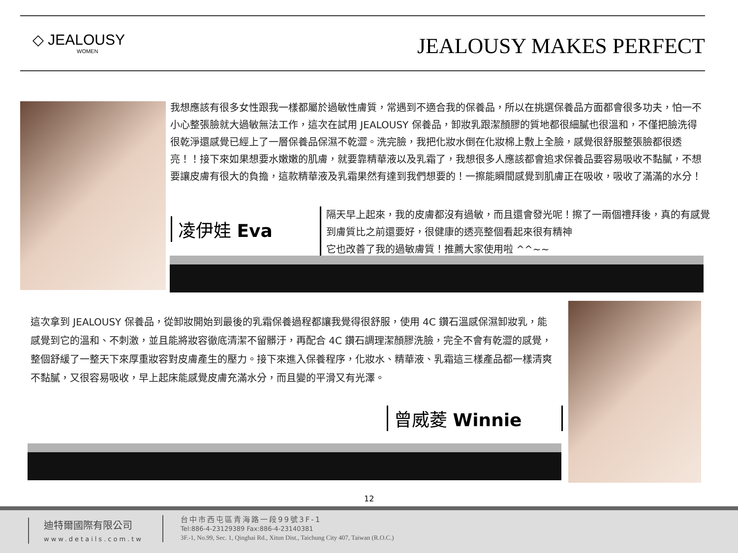◇ JEALOUSY
WOMEN
JEALOUSY MAKES PERFECT
我想應該有很多女性跟我一樣都屬於過敏性膚質，常遇到不適合我的保養品，所以在挑選保養品方面都會很多功夫，怕一不小心整張臉就大過敏無法工作，這次在試用 JEALOUSY 保養品，卸妝乳跟潔顏膠的質地都很細膩也很溫和，不僅把臉洗得很乾淨還感覺已經上了一層保養品保濕不乾澀。洗完臉，我把化妝水倒在化妝棉上敷上全臉，感覺很舒服整張臉都很透亮！！接下來如果想要水嫩嫩的肌膚，就要靠精華液以及乳霜了，我想很多人應該都會追求保養品要容易吸收不黏膩，不想要讓皮膚有很大的負擔，這款精華液及乳霜果然有達到我們想要的！一擦能瞬間感覺到肌膚正在吸收，吸收了滿滿的水分！
凌伊娃 Eva
隔天早上起來，我的皮膚都沒有過敏，而且還會發光呢！擦了一兩個禮拜後，真的有感覺到膚質比之前還要好，很健康的透亮整個看起來很有精神
它也改善了我的過敏膚質！推薦大家使用啦 ^^~~
這次拿到 JEALOUSY 保養品，從卸妝開始到最後的乳霜保養過程都讓我覺得很舒服，使用 4C 鑽石溫感保濕卸妝乳，能感覺到它的溫和、不刺激，並且能將妝容徹底清潔不留髒汙，再配合 4C 鑽石調理潔顏膠洗臉，完全不會有乾澀的感覺，整個舒緩了一整天下來厚重妝容對皮膚產生的壓力。接下來進入保養程序，化妝水、精華液、乳霜這三樣產品都一樣清爽不黏膩，又很容易吸收，早上起床能感覺皮膚充滿水分，而且變的平滑又有光澤。
曾威菱 Winnie
12
迪特爾國際有限公司
www.details.com.tw
台中市西屯區青海路一段99號3F-1
Tel:886-4-23129389 Fax:886-4-23140381
3F.-1, No.99, Sec. 1, Qinghai Rd., Xitun Dist., Taichung City 407, Taiwan (R.O.C.)